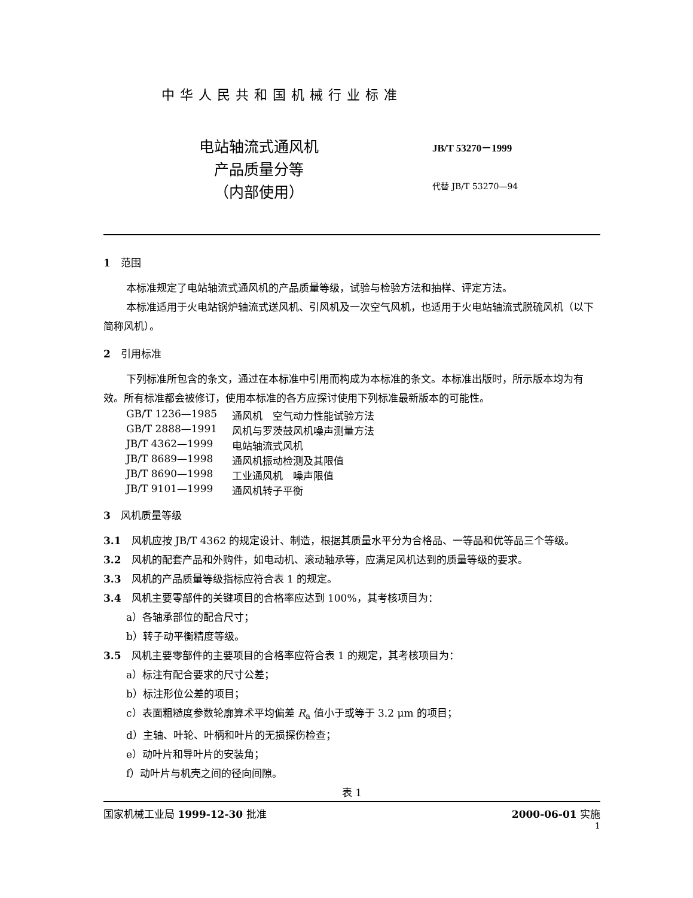中华人民共和国机械行业标准
电站轴流式通风机
产品质量分等
（内部使用）
JB/T 53270－1999
代替 JB/T 53270—94
1　范围
本标准规定了电站轴流式通风机的产品质量等级，试验与检验方法和抽样、评定方法。
本标准适用于火电站锅炉轴流式送风机、引风机及一次空气风机，也适用于火电站轴流式脱硫风机（以下简称风机）。
2　引用标准
下列标准所包含的条文，通过在本标准中引用而构成为本标准的条文。本标准出版时，所示版本均为有效。所有标准都会被修订，使用本标准的各方应探讨使用下列标准最新版本的可能性。
GB/T 1236—1985 通风机　空气动力性能试验方法
GB/T 2888—1991 风机与罗茨鼓风机噪声测量方法
JB/T 4362—1999 电站轴流式风机
JB/T 8689—1998 通风机振动检测及其限值
JB/T 8690—1998 工业通风机　噪声限值
JB/T 9101—1999 通风机转子平衡
3　风机质量等级
3.1　风机应按 JB/T 4362 的规定设计、制造，根据其质量水平分为合格品、一等品和优等品三个等级。
3.2　风机的配套产品和外购件，如电动机、滚动轴承等，应满足风机达到的质量等级的要求。
3.3　风机的产品质量等级指标应符合表 1 的规定。
3.4　风机主要零部件的关键项目的合格率应达到 100%，其考核项目为：
a）各轴承部位的配合尺寸；
b）转子动平衡精度等级。
3.5　风机主要零部件的主要项目的合格率应符合表 1 的规定，其考核项目为：
a）标注有配合要求的尺寸公差；
b）标注形位公差的项目；
c）表面粗糙度参数轮廓算术平均偏差 R<sub>a</sub> 值小于或等于 3.2 μm 的项目；
d）主轴、叶轮、叶柄和叶片的无损探伤检查；
e）动叶片和导叶片的安装角；
f）动叶片与机壳之间的径向间隙。
表 1
国家机械工业局 1999-12-30 批准 2000-06-01 实施
1